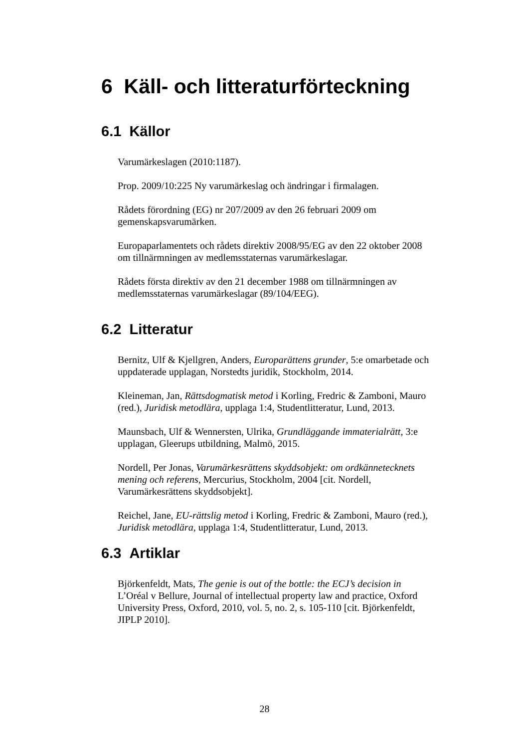6 Käll- och litteraturförteckning
6.1 Källor
Varumärkeslagen (2010:1187).
Prop. 2009/10:225 Ny varumärkeslag och ändringar i firmalagen.
Rådets förordning (EG) nr 207/2009 av den 26 februari 2009 om gemenskapsvarumärken.
Europaparlamentets och rådets direktiv 2008/95/EG av den 22 oktober 2008 om tillnärmningen av medlemsstaternas varumärkeslagar.
Rådets första direktiv av den 21 december 1988 om tillnärmningen av medlemsstaternas varumärkeslagar (89/104/EEG).
6.2 Litteratur
Bernitz, Ulf & Kjellgren, Anders, Europarättens grunder, 5:e omarbetade och uppdaterade upplagan, Norstedts juridik, Stockholm, 2014.
Kleineman, Jan, Rättsdogmatisk metod i Korling, Fredric & Zamboni, Mauro (red.), Juridisk metodlära, upplaga 1:4, Studentlitteratur, Lund, 2013.
Maunsbach, Ulf & Wennersten, Ulrika, Grundläggande immaterialrätt, 3:e upplagan, Gleerups utbildning, Malmö, 2015.
Nordell, Per Jonas, Varumärkesrättens skyddsobjekt: om ordkännetecknets mening och referens, Mercurius, Stockholm, 2004 [cit. Nordell, Varumärkesrättens skyddsobjekt].
Reichel, Jane, EU-rättslig metod i Korling, Fredric & Zamboni, Mauro (red.), Juridisk metodlära, upplaga 1:4, Studentlitteratur, Lund, 2013.
6.3 Artiklar
Björkenfeldt, Mats, The genie is out of the bottle: the ECJ’s decision in L’Oréal v Bellure, Journal of intellectual property law and practice, Oxford University Press, Oxford, 2010, vol. 5, no. 2, s. 105-110 [cit. Björkenfeldt, JIPLP 2010].
28